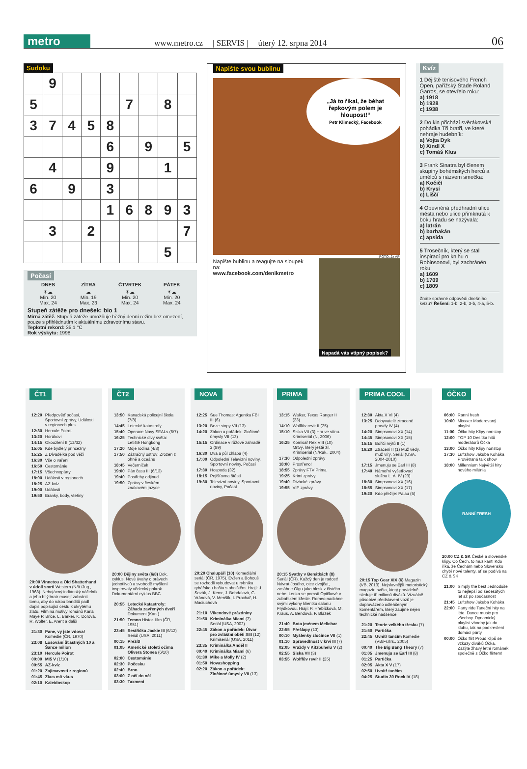metro
www.metro.cz | SERVIS | úterý 12. srpna 2014 06
Sudoku
| | 9 | | | | | | | |
| 5 | | | | | 7 | | 8 | |
| 3 | 7 | 4 | 5 | 8 | | | | |
| | | | | 6 | | 9 | | 5 |
| | 4 | | | 9 | | | 1 | |
| 6 | | 9 | | 3 | | | | |
| | | | | 1 | 6 | 8 | 9 | 3 |
| | 3 | | 2 | | | | | 7 |
| | | | | | | | 5 | |
Počasí
| DNES | ZÍTRA | ČTVRTEK | PÁTEK |
| ☀☁ Min. 20 Max. 24 | ☁ Min. 19 Max. 23 | ☀☁ Min. 20 Max. 24 | ☀☁ Min. 20 Max. 24 |
Stupeň zátěže pro dnešek: bio 1
Mírná zátěž. Stupeň zátěže umožňuje běžný denní režim bez omezení, pouze s přihlédnutím k aktuálnímu zdravotnímu stavu.
Teplotní rekord: 35,1 °C
Rok výskytu: 1998
Napište svou bublinu
„Já to říkal, že běhat řepkovým polem je hloupost!“
Petr Klimecký, Facebook
FOTO: 2x AP
Napište bublinu a reagujte na sloupek na:
www.facebook.com/denikmetro
Napadá vás vtipný popisek?
Kvíz
1 Dějiště tenisového French Open, pařížský Stade Roland Garros, se otevřelo roku:
a) 1918
b) 1928
c) 1938
2 Do kin přichází svěrákovská pohádka Tři bratři, ve které nehraje hudebník:
a) Vojta Dyk
b) Xindl X
c) Tomáš Klus
3 Frank Sinatra byl členem skupiny bohémských herců a umělců s názvem smečka:
a) Kočičí
b) Krysí
c) Liščí
4 Opevněná předhradní ulice města nebo ulice přimknutá k boku hradu se nazývala:
a) latrán
b) barbakán
c) apsida
5 Trosečník, který se stal inspirací pro knihu o Robinsonovi, byl zachráněn roku:
a) 1609
b) 1709
c) 1809
Znáte správné odpovědi dnešního kvízu? Řešení: 1-b, 2-b, 3-b, 4-a, 5-b.
ČT1
| 12:20 | Předpověď počasí, Sportovní zprávy, Události v regionech plus |
| 12:30 | Hercule Poirot |
| 13:20 | Horákovi |
| 14:15 | Okouzlení II (12/32) |
| 15:05 | Kde bydlely princezny |
| 15:25 | Z Divadélka pod věží |
| 16:30 | Vše o vaření |
| 16:50 | Cestománie |
| 17:15 | Všechnopárty |
| 18:00 | Události v regionech |
| 18:25 | AZ-kvíz |
| 19:00 | Události |
| 19:50 | Branky, body, vteřiny |
20:00 Vinnetou a Old Shatterhand v údolí smrti Western (N/It./Jug., 1968). Nebojácný indiánský náčelník a jeho bílý bratr musejí zabránit tomu, aby do rukou banditů padl dopis popisující cestu k ukrytému zlatu. Film na motivy románů Karla Maye P. Brice, L. Barker, K. Dorová, R. Wolter, E. Arent a další
| 21:30 | Pane, vy jste vdova! Komedie (ČR, 1970) |
| 23:08 | Losování Šťastných 10 a Šance milion |
| 23:10 | Hercule Poirot |
| 00:00 | MI5 V (1/10) |
| 00:55 | AZ-kvíz |
| 01:20 | Zajímavosti z regionů |
| 01:45 | Zkus mít vkus |
| 02:10 | Kaleidoskop |
ČT2
| 13:50 | Kanadská policejní škola (7/8) |
| 14:45 | Letecké katastrofy |
| 15:40 | Operace Navy SEALs (6/7) |
| 16:25 | Technické divy světa: Letiště Hongkong |
| 17:20 | Moje rodina (4/8) |
| 17:50 | Zázračný ostrov: Zrozen z ohně a oceánu |
| 18:45 | Večerníček |
| 19:00 | Pán času III (6/13) |
| 19:40 | Postřehy odjinud |
| 19:50 | Zprávy v českém znakovém jazyce |
20:00 Dějiny světa (6/8) Dok. cyklus. Nové úvahy o právech jednotlivců a svobodě myšlení inspirovaly vědecký pokrok. Dokumentární cyklus BBC
| 20:55 | Letecké katastrofy: Záhada zavřených dveří Dokument (Kan.) |
| 21:50 | Temno Histor. film (ČR, 1951) |
| 23:45 | Sestřička Jackie III (6/12) Seriál (USA, 2011) |
| 00:15 | Přežít! |
| 01:05 | Americké století očima Olivera Stonea (6/10) |
| 02:00 | Cestománie |
| 02:30 | Počesku |
| 02:40 | Brno |
| 03:00 | Z očí do očí |
| 03:30 | Taxmeni |
NOVA
| 12:25 | Sue Thomas: Agentka FBI III (6) |
| 13:20 | Beze stopy VII (13) |
| 14:20 | Zákon a pořádek: Zločinné úmysly VII (13) |
| 15:15 | Ordinace v růžové zahradě 2 (89) |
| 16:30 | Dva a půl chlapa (4) |
| 17:00 | Odpolední Televizní noviny, Sportovní noviny, Počasí |
| 17:30 | Hospoda (32) |
| 18:15 | Pojišťovna štěstí |
| 19:30 | Televizní noviny, Sportovní noviny, Počasí |
20:20 Chalupáři (10) Komediální seriál (ČR, 1975). Evžen a Bohouš se rozhodli vybudovat u rybníka rybářskou baštu s ohništěm. Hrají: J. Sovák, J. Kemr, J. Bohdalová, G. Vránová, V. Menšík, I. Prachař, H. Maciuchová
| 21:10 | Víkendové prázdniny |
| 21:50 | Kriminálka Miami (7) Seriál (USA, 2002) |
| 22:45 | Zákon a pořádek: Útvar pro zvláštní oběti XIII (12) Krimiseriál (USA, 2011) |
| 23:35 | Kriminálka Anděl II |
| 00:40 | Kriminálka Miami (6) |
| 01:30 | Mike a Molly IV (2) |
| 01:50 | Novashopping |
| 02:20 | Zákon a pořádek: Zločinné úmysly VII (13) |
PRIMA
| 13:15 | Walker, Texas Ranger II (23) |
| 14:10 | Wolffův revír II (25) |
| 15:10 | Siska VII (3) Hra ve stínu. Krimiseriál (N, 2006) |
| 16:25 | Komisař Rex VIII (10) Mrtvý, který ještě žil. Krimiseriál (N/Rak., 2004) |
| 17:30 | Odpolední zprávy |
| 18:00 | Prostřeno! |
| 18:55 | Zprávy FTV Prima |
| 19:25 | Krimi zprávy |
| 19:40 | Divácké zprávy |
| 19:55 | VIP zprávy |
20:15 Svatby v Benátkách (8) Seriál (ČR). Každý den je radost! Návrat Josého, otce dvojčat, zasáhne Olgu jako blesk z čistého nebe. Lenka se pomstí Opičkové v zubařském křesle. Romeo nadchne svými výkony klientku salonu Frýdkovou. Hrají: P. Hřebíčková, M. Kraus, A. Bendová, F. Blažek
| 21:40 | Bota jménem Melichar |
| 22:55 | Přešlapy (13) |
| 00:10 | Myšlenky zločince VII (1) |
| 01:10 | Spravedlnost v krvi III (7) |
| 02:05 | Vraždy v Kitzbühelu V (2) |
| 02:55 | Siska VII (3) |
| 03:55 | Wolffův revír II (25) |
PRIMA COOL
| 12:30 | Akta X VI (4) |
| 13:25 | Dobyvatelé ztracené pravdy IV (4) |
| 14:20 | Simpsonovi XX (14) |
| 14:45 | Simpsonovi XX (15) |
| 15:15 | Bořiči mýtů II (1) |
| 16:20 | Ztraceni II (1) Muž vědy, muž víry. Seriál (USA, 2004-2010) |
| 17:15 | Jmenuju se Earl III (8) |
| 17:40 | Námořní vyšetřovací služba L. A. IV (23) |
| 18:30 | Simpsonovi XX (16) |
| 18:55 | Simpsonovi XX (17) |
| 19:20 | Kdo přežije: Palau (5) |
20:15 Top Gear XIX (6) Magazín (VB, 2013). Nejslavnější motoristický magazín světa, který pravidelně sleduje tři milionů diváků. Vizuálně působivé představení vozů je doprovázeno odlehčeným komentářem, který zaujme nejen technické nadšence
| 21:20 | Teorie velkého třesku (7) |
| 21:50 | Partička |
| 22:45 | Uvnitř tančím Komedie (VB/Fr./Irs., 2005) |
| 00:40 | The Big Bang Theory (7) |
| 01:05 | Jmenuju se Earl III (8) |
| 01:25 | Partička |
| 02:05 | Akta X V (17) |
| 02:50 | Uvnitř tančím |
| 04:25 | Studio 30 Rock IV (18) |
ÓČKO
| 06:00 | Ranní fresh |
| 10:00 | Mixxxer Moderovaný playlist |
| 11:00 | Óčko hity Klipy nonstop |
| 12:00 | TOP 10 Desítka hitů moderátorů Óčka |
| 13:00 | Óčko hity Klipy nonstop |
| 17:30 | Luftshow Jakuba Koháka Provětraná talk show |
| 18:00 | Millennium Největší hity nového milénia |
RANNÍ FRESH
20:00 CZ & SK České a slovenské klipy. Co Čech, to muzikant! Kdo říká, že Čechám nebo Slovensku chybí nové talenty, ať se podívá na CZ & SK
| 21:00 | Simply the best Jednoduše to nejlepší od šedesátých let až po současnost |
| 21:45 | Luftshow Jakuba Koháka |
| 22:00 | Party ride Taneční hity na léto. Dance music pro všechny. Dynamický playlist vhodný jak do klubu, tak na podkreslení domácí párty |
| 00:00 | Óčko flirt Proud klipů se vzkazy diváků Óčka. Zažijte žhavý letní románek společně s Óčko flirtem! |